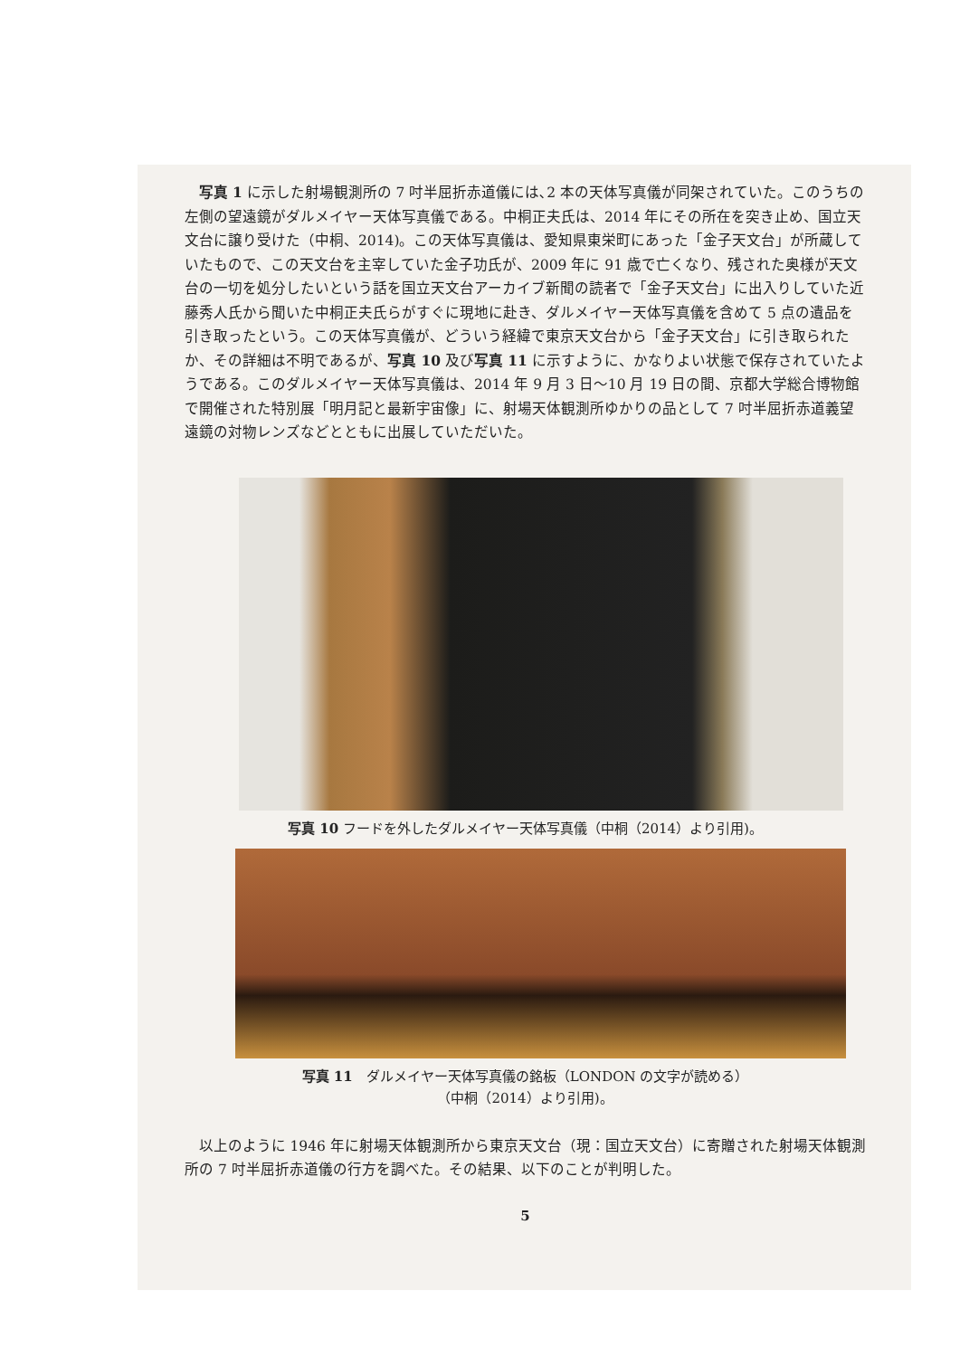写真 1 に示した射場観測所の 7 吋半屈折赤道儀には､2 本の天体写真儀が同架されていた。このうちの左側の望遠鏡がダルメイヤー天体写真儀である。中桐正夫氏は、2014 年にその所在を突き止め、国立天文台に譲り受けた（中桐、2014)。この天体写真儀は、愛知県東栄町にあった「金子天文台」が所蔵していたもので、この天文台を主宰していた金子功氏が、2009 年に 91 歳で亡くなり、残された奥様が天文台の一切を処分したいという話を国立天文台アーカイブ新聞の読者で「金子天文台」に出入りしていた近藤秀人氏から聞いた中桐正夫氏らがすぐに現地に赴き、ダルメイヤー天体写真儀を含めて 5 点の遺品を引き取ったという。この天体写真儀が、どういう経緯で東京天文台から「金子天文台」に引き取られたか、その詳細は不明であるが、写真 10 及び写真 11 に示すように、かなりよい状態で保存されていたようである。このダルメイヤー天体写真儀は、2014 年 9 月 3 日～10 月 19 日の間、京都大学総合博物館で開催された特別展「明月記と最新宇宙像」に、射場天体観測所ゆかりの品として 7 吋半屈折赤道義望遠鏡の対物レンズなどとともに出展していただいた。
写真 10 フードを外したダルメイヤー天体写真儀（中桐（2014）より引用)。
写真 11　ダルメイヤー天体写真儀の銘板（LONDON の文字が読める）
（中桐（2014）より引用)。
以上のように 1946 年に射場天体観測所から東京天文台（現：国立天文台）に寄贈された射場天体観測所の 7 吋半屈折赤道儀の行方を調べた。その結果、以下のことが判明した。
5